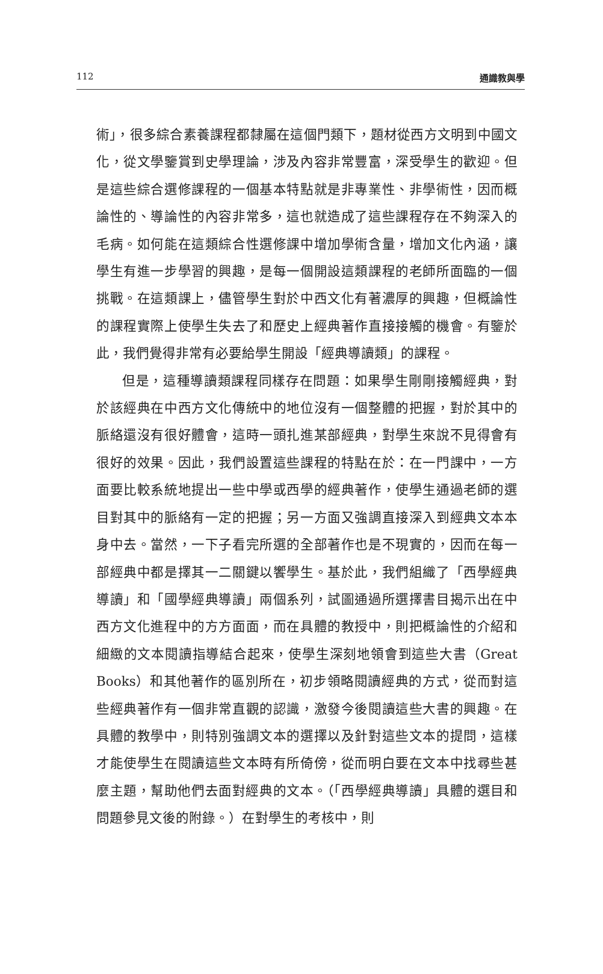112 通識教與學
術」，很多綜合素養課程都隸屬在這個門類下，題材從西方文明到中國文化，從文學鑒賞到史學理論，涉及內容非常豐富，深受學生的歡迎。但是這些綜合選修課程的一個基本特點就是非專業性、非學術性，因而概論性的、導論性的內容非常多，這也就造成了這些課程存在不夠深入的毛病。如何能在這類綜合性選修課中增加學術含量，增加文化內涵，讓學生有進一步學習的興趣，是每一個開設這類課程的老師所面臨的一個挑戰。在這類課上，儘管學生對於中西文化有著濃厚的興趣，但概論性的課程實際上使學生失去了和歷史上經典著作直接接觸的機會。有鑒於此，我們覺得非常有必要給學生開設「經典導讀類」的課程。
但是，這種導讀類課程同樣存在問題：如果學生剛剛接觸經典，對於該經典在中西方文化傳統中的地位沒有一個整體的把握，對於其中的脈絡還沒有很好體會，這時一頭扎進某部經典，對學生來說不見得會有很好的效果。因此，我們設置這些課程的特點在於：在一門課中，一方面要比較系統地提出一些中學或西學的經典著作，使學生通過老師的選目對其中的脈絡有一定的把握；另一方面又強調直接深入到經典文本本身中去。當然，一下子看完所選的全部著作也是不現實的，因而在每一部經典中都是擇其一二關鍵以饗學生。基於此，我們組織了「西學經典導讀」和「國學經典導讀」兩個系列，試圖通過所選擇書目揭示出在中西方文化進程中的方方面面，而在具體的教授中，則把概論性的介紹和細緻的文本閱讀指導結合起來，使學生深刻地領會到這些大書（Great Books）和其他著作的區別所在，初步領略閱讀經典的方式，從而對這些經典著作有一個非常直觀的認識，激發今後閱讀這些大書的興趣。在具體的教學中，則特別強調文本的選擇以及針對這些文本的提問，這樣才能使學生在閱讀這些文本時有所倚傍，從而明白要在文本中找尋些甚麼主題，幫助他們去面對經典的文本。（「西學經典導讀」具體的選目和問題參見文後的附錄。）在對學生的考核中，則